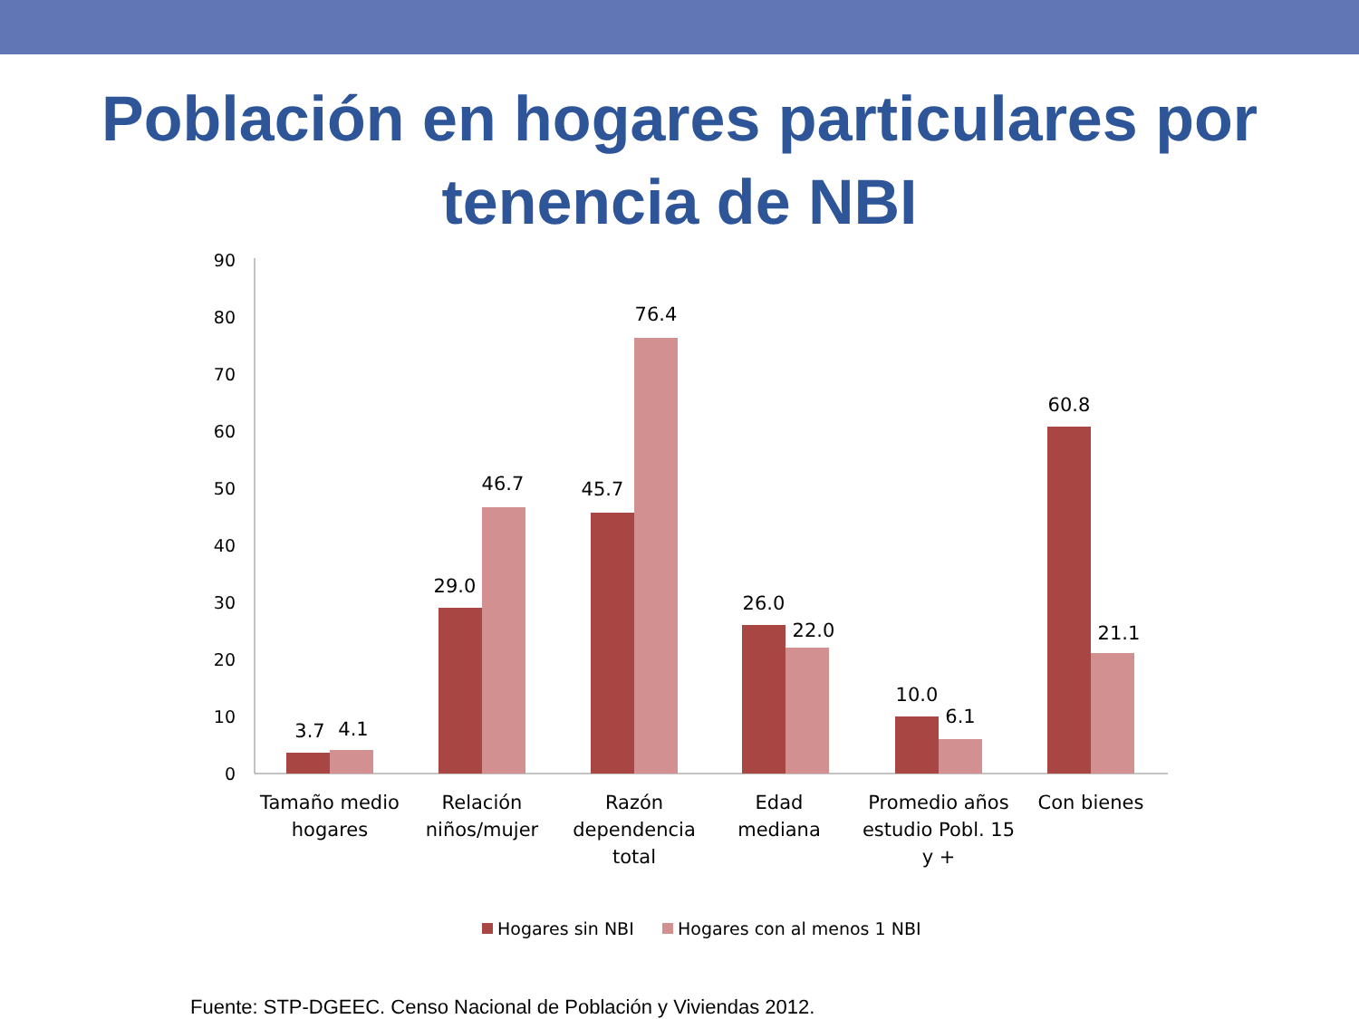Población en hogares particulares por
tenencia de NBI
90
80
70
60
50
40
30
20
10
0
3.7
4.1
29.0
46.7
45.7
76.4
26.0
22.0
10.0
6.1
60.8
21.1
Tamaño medio
hogares
Relación
niños/mujer
Razón
dependencia
total
Edad
mediana
Promedio años
estudio Pobl. 15
y +
Con bienes
Hogares sin NBI
Hogares con al menos 1 NBI
Fuente: STP-DGEEC. Censo Nacional de Población y Viviendas 2012.